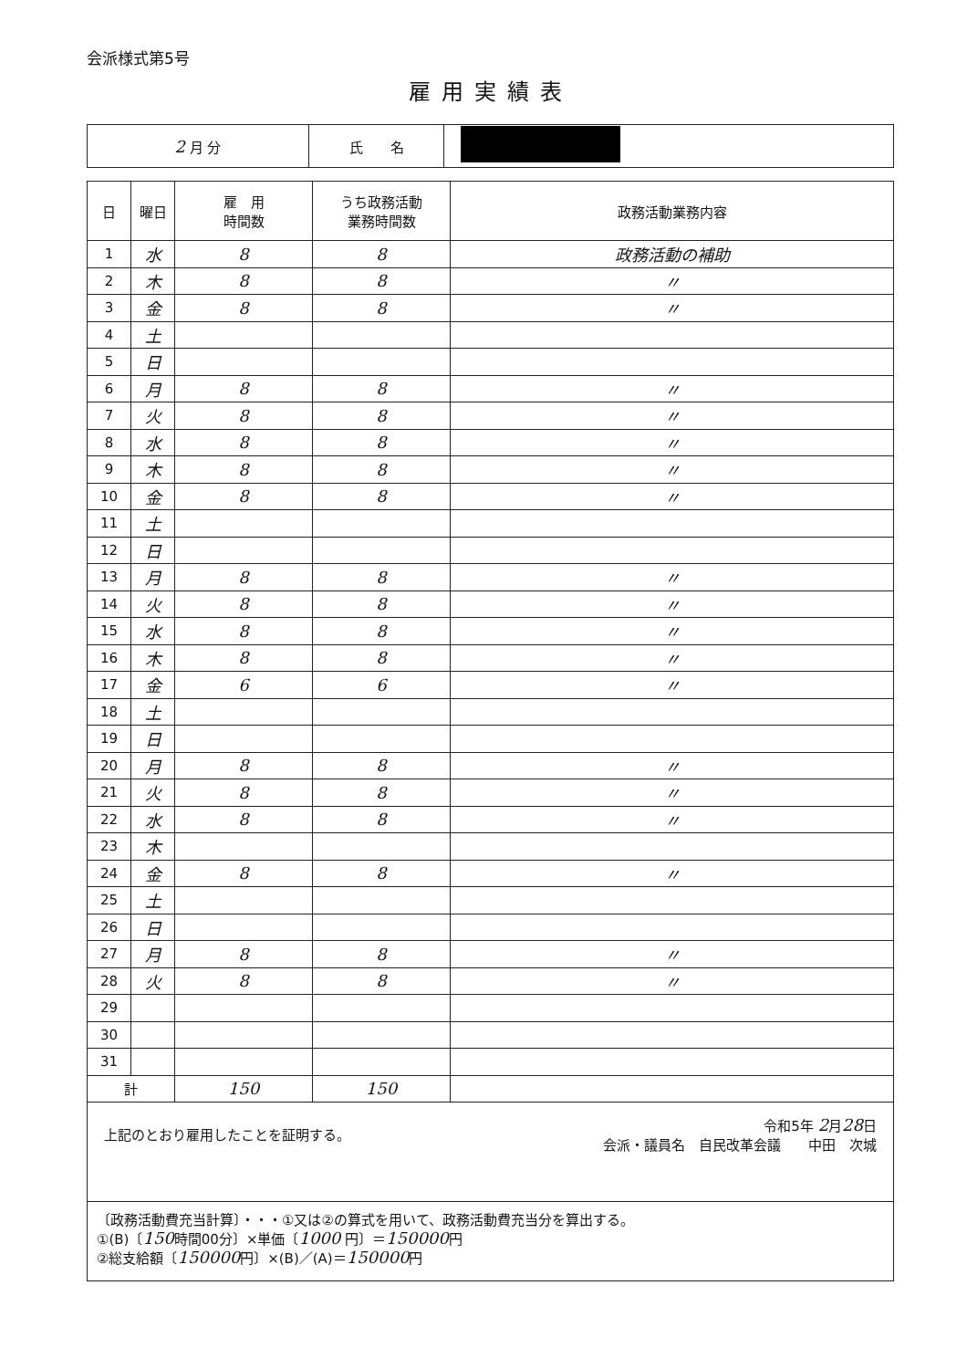会派様式第5号
雇用実績表
| 2 月 分 | 氏 名 | |
| 日 | 曜日 | 雇 用 時間数 | うち政務活動 業務時間数 | 政務活動業務内容 |
| --- | --- | --- | --- | --- |
| 1 | 水 | 8 | 8 | 政務活動の補助 |
| 2 | 木 | 8 | 8 | 〃 |
| 3 | 金 | 8 | 8 | 〃 |
| 4 | 土 | | | |
| 5 | 日 | | | |
| 6 | 月 | 8 | 8 | 〃 |
| 7 | 火 | 8 | 8 | 〃 |
| 8 | 水 | 8 | 8 | 〃 |
| 9 | 木 | 8 | 8 | 〃 |
| 10 | 金 | 8 | 8 | 〃 |
| 11 | 土 | | | |
| 12 | 日 | | | |
| 13 | 月 | 8 | 8 | 〃 |
| 14 | 火 | 8 | 8 | 〃 |
| 15 | 水 | 8 | 8 | 〃 |
| 16 | 木 | 8 | 8 | 〃 |
| 17 | 金 | 6 | 6 | 〃 |
| 18 | 土 | | | |
| 19 | 日 | | | |
| 20 | 月 | 8 | 8 | 〃 |
| 21 | 火 | 8 | 8 | 〃 |
| 22 | 水 | 8 | 8 | 〃 |
| 23 | 木 | | | |
| 24 | 金 | 8 | 8 | 〃 |
| 25 | 土 | | | |
| 26 | 日 | | | |
| 27 | 月 | 8 | 8 | 〃 |
| 28 | 火 | 8 | 8 | 〃 |
| 29 | | | | |
| 30 | | | | |
| 31 | | | | |
| 計 | | 150 | 150 | |
上記のとおり雇用したことを証明する。
令和5年 2月28日
会派・議員名　自民改革会議　　中田　次城
〔政務活動費充当計算〕・・・①又は②の算式を用いて、政務活動費充当分を算出する。
①(B)〔150時間00分〕×単価〔1000 円〕＝150000円
②総支給額〔150000円〕×(B)／(A)＝150000円